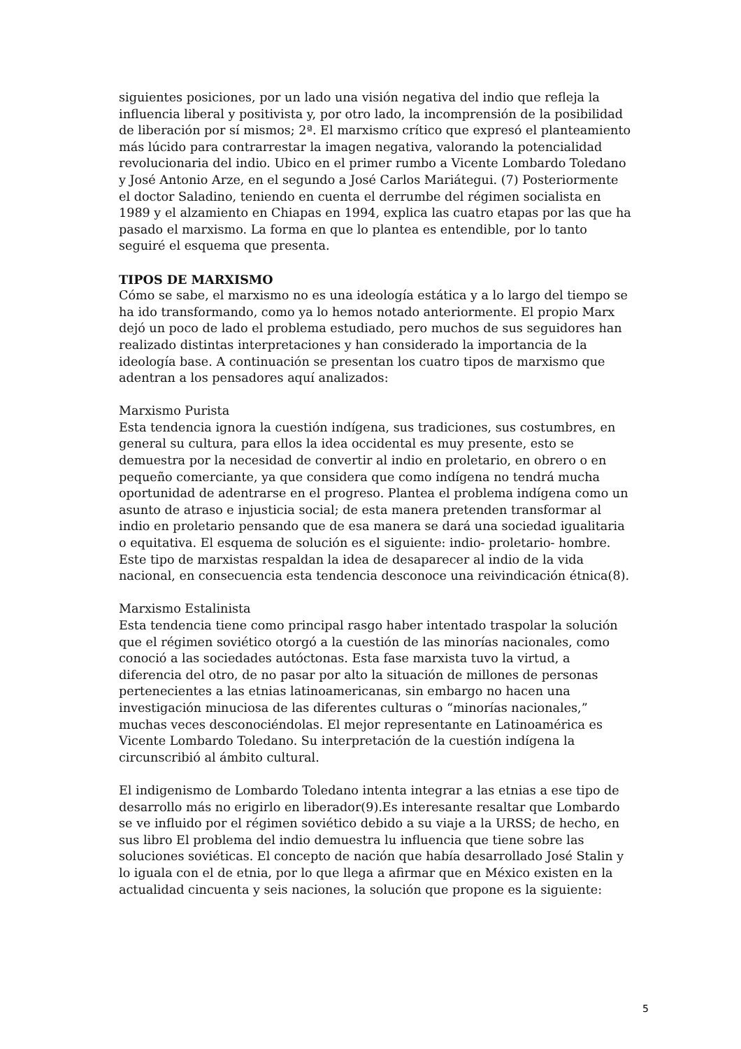siguientes posiciones, por un lado una visión negativa del indio que refleja la influencia liberal y positivista y, por otro lado, la incomprensión de la posibilidad de liberación por sí mismos; 2ª. El marxismo crítico que expresó el planteamiento más lúcido para contrarrestar la imagen negativa, valorando la potencialidad revolucionaria del indio. Ubico en el primer rumbo a Vicente Lombardo Toledano y José Antonio Arze, en el segundo a José Carlos Mariátegui. (7) Posteriormente el doctor Saladino, teniendo en cuenta el derrumbe del régimen socialista en 1989 y el alzamiento en Chiapas en 1994, explica las cuatro etapas por las que ha pasado el marxismo. La forma en que lo plantea es entendible, por lo tanto seguiré el esquema que presenta.
TIPOS DE MARXISMO
Cómo se sabe, el marxismo no es una ideología estática y a lo largo del tiempo se ha ido transformando, como ya lo hemos notado anteriormente. El propio Marx dejó un poco de lado el problema estudiado, pero muchos de sus seguidores han realizado distintas interpretaciones y han considerado la importancia de la ideología base. A continuación se presentan los cuatro tipos de marxismo que adentran a los pensadores aquí analizados:
Marxismo Purista
Esta tendencia ignora la cuestión indígena, sus tradiciones, sus costumbres, en general su cultura, para ellos la idea occidental es muy presente, esto se demuestra por la necesidad de convertir al indio en proletario, en obrero o en pequeño comerciante, ya que considera que como indígena no tendrá mucha oportunidad de adentrarse en el progreso. Plantea el problema indígena como un asunto de atraso e injusticia social; de esta manera pretenden transformar al indio en proletario pensando que de esa manera se dará una sociedad igualitaria o equitativa. El esquema de solución es el siguiente: indio- proletario- hombre. Este tipo de marxistas respaldan la idea de desaparecer al indio de la vida nacional, en consecuencia esta tendencia desconoce una reivindicación étnica(8).
Marxismo Estalinista
Esta tendencia tiene como principal rasgo haber intentado traspolar la solución que el régimen soviético otorgó a la cuestión de las minorías nacionales, como conoció a las sociedades autóctonas. Esta fase marxista tuvo la virtud, a diferencia del otro, de no pasar por alto la situación de millones de personas pertenecientes a las etnias latinoamericanas, sin embargo no hacen una investigación minuciosa de las diferentes culturas o “minorías nacionales,” muchas veces desconociéndolas. El mejor representante en Latinoamérica es Vicente Lombardo Toledano. Su interpretación de la cuestión indígena la circunscribió al ámbito cultural.
El indigenismo de Lombardo Toledano intenta integrar a las etnias a ese tipo de desarrollo más no erigirlo en liberador(9).Es interesante resaltar que Lombardo se ve influido por el régimen soviético debido a su viaje a la URSS; de hecho, en sus libro El problema del indio demuestra lu influencia que tiene sobre las soluciones soviéticas. El concepto de nación que había desarrollado José Stalin y lo iguala con el de etnia, por lo que llega a afirmar que en México existen en la actualidad cincuenta y seis naciones, la solución que propone es la siguiente:
5